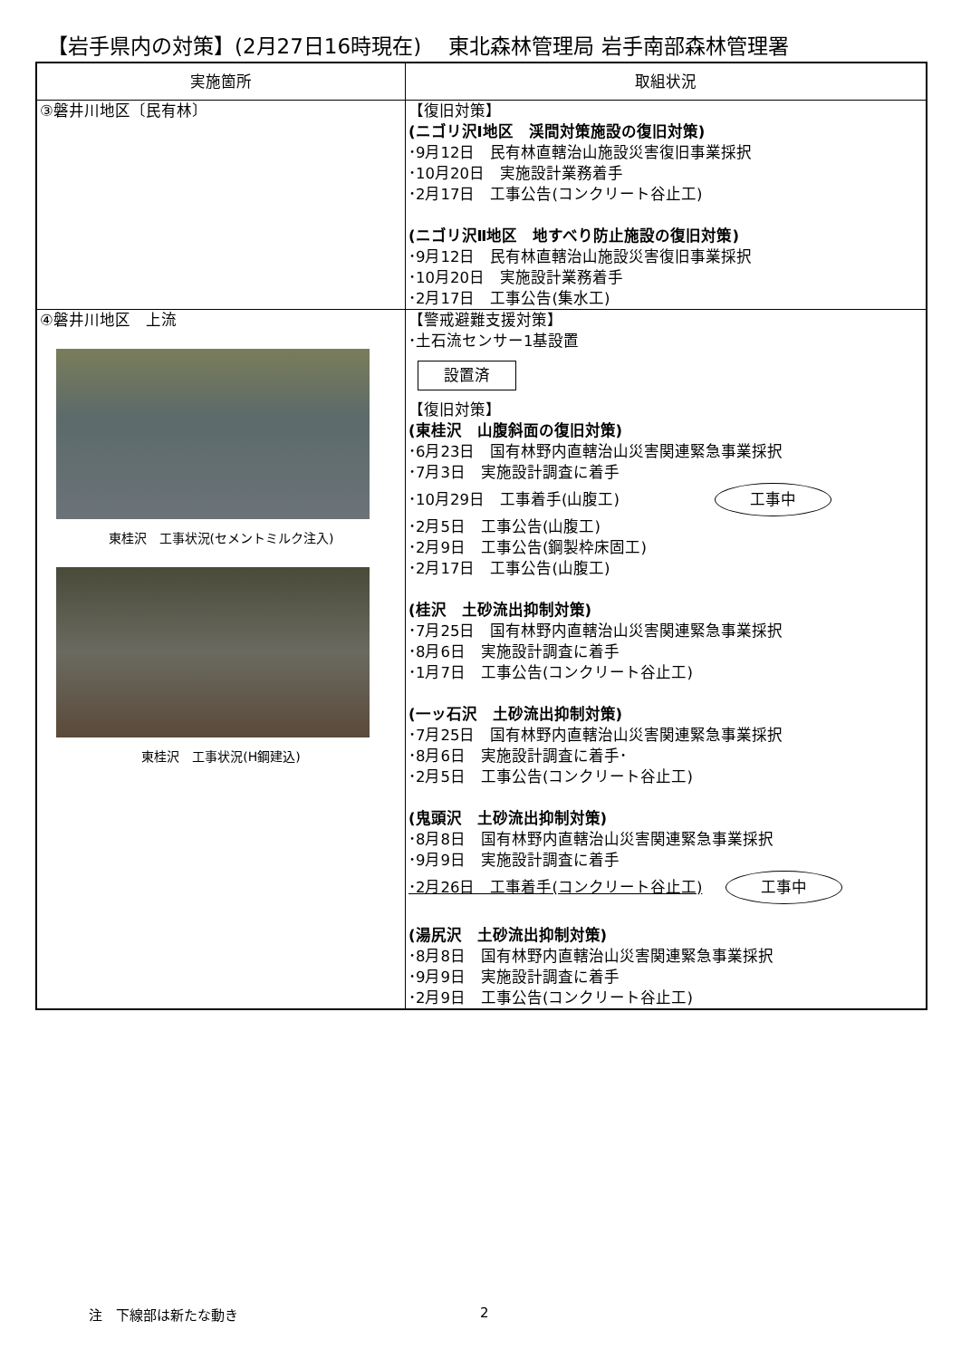【岩手県内の対策】(2月27日16時現在)　 東北森林管理局 岩手南部森林管理署
| 実施箇所 | 取組状況 |
| --- | --- |
| ③磐井川地区〔民有林〕 | 【復旧対策】 (ニゴリ沢Ⅰ地区 渓間対策施設の復旧対策) ･9月12日 民有林直轄治山施設災害復旧事業採択 ･10月20日 実施設計業務着手 ･2月17日 工事公告(コンクリート谷止工) (ニゴリ沢Ⅱ地区 地すべり防止施設の復旧対策) ･9月12日 民有林直轄治山施設災害復旧事業採択 ･10月20日 実施設計業務着手 ･2月17日 工事公告(集水工) |
| ④磐井川地区 上流 東桂沢 工事状況(セメントミルク注入) 東桂沢 工事状況(H鋼建込) | 【警戒避難支援対策】 ･土石流センサー1基設置 設置済 【復旧対策】 (東桂沢 山腹斜面の復旧対策) ･6月23日 国有林野内直轄治山災害関連緊急事業採択 ･7月3日 実施設計調査に着手 ･10月29日 工事着手(山腹工) 工事中 ･2月5日 工事公告(山腹工) ･2月9日 工事公告(鋼製枠床固工) ･2月17日 工事公告(山腹工) (桂沢 土砂流出抑制対策) ･7月25日 国有林野内直轄治山災害関連緊急事業採択 ･8月6日 実施設計調査に着手 ･1月7日 工事公告(コンクリート谷止工) (一ッ石沢 土砂流出抑制対策) ･7月25日 国有林野内直轄治山災害関連緊急事業採択 ･8月6日 実施設計調査に着手･ ･2月5日 工事公告(コンクリート谷止工) (鬼頭沢 土砂流出抑制対策) ･8月8日 国有林野内直轄治山災害関連緊急事業採択 ･9月9日 実施設計調査に着手 ･2月26日 工事着手(コンクリート谷止工) 工事中 (湯尻沢 土砂流出抑制対策) ･8月8日 国有林野内直轄治山災害関連緊急事業採択 ･9月9日 実施設計調査に着手 ･2月9日 工事公告(コンクリート谷止工) |
注　下線部は新たな動き 2